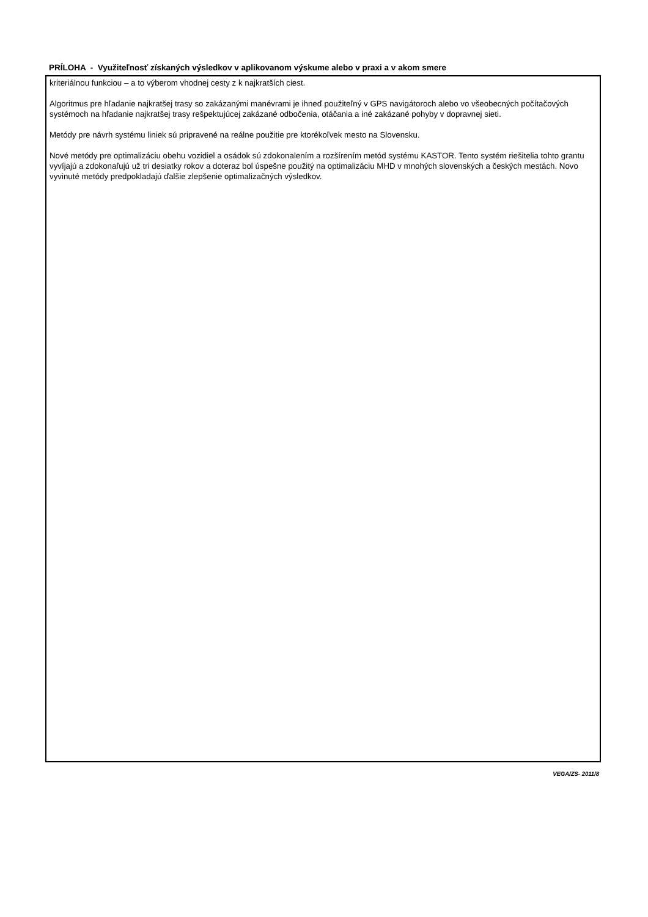PRÍLOHA - Využiteľnosť získaných výsledkov v aplikovanom výskume alebo v praxi a v akom smere
kriteriálnou funkciou – a to výberom vhodnej cesty z k najkratších ciest.
Algoritmus pre hľadanie najkratšej trasy so zakázanými manévrami je ihneď použiteľný v GPS navigátoroch alebo vo všeobecných počítačových systémoch na hľadanie najkratšej trasy rešpektujúcej zakázané odbočenia, otáčania a iné zakázané pohyby v dopravnej sieti.
Metódy pre návrh systému liniek sú pripravené na reálne použitie pre ktorékoľvek mesto na Slovensku.
Nové metódy pre optimalizáciu obehu vozidiel a osádok sú zdokonalením a rozšírením metód systému KASTOR. Tento systém riešitelia tohto grantu vyvíjajú a zdokonaľujú už tri desiatky rokov a doteraz bol úspešne použitý na optimalizáciu MHD v mnohých slovenských a českých mestách. Novo vyvinuté metódy predpokladajú ďalšie zlepšenie optimalizačných výsledkov.
VEGA/ZS- 2011/8